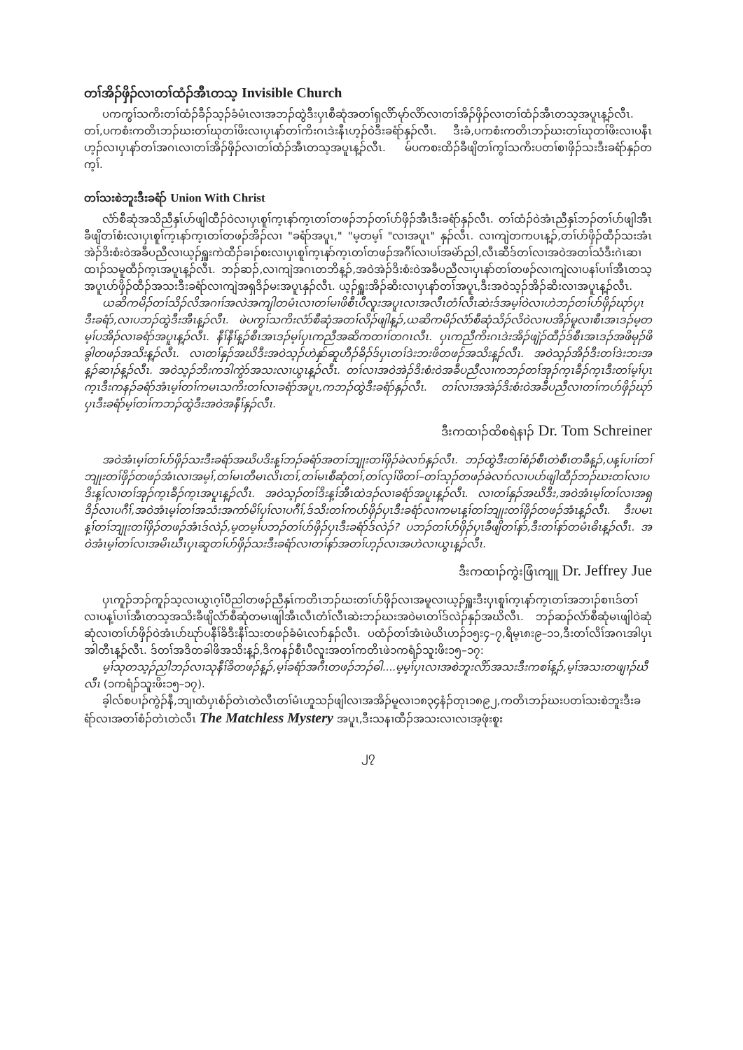တၢ်အိၣ်ဖှိၣ်လၢတၢ်ထံၣ်အီၤတသ့ Invisible Church
ပကကွၢ်သကိးတၢ်ထံၣ်ခီၣ်သ့ၣ်ခံမံၤလၢအဘၣ်ထွဲဒီးပှၤစီဆုံအတၢ်ရှလိာ်မုာ်လိာ်လၢတၢ်အိၣ်ဖှိၣ်လၢတၢ်ထံၣ်အီၤတသ့အပူၤန့ၣ်လီၤ. တၢ်,ပကစံးကတိၤဘၣ်ဃးတၢ်ဃုတၢ်ဖိးလၢပှၤနာ်တၢ်ကိးဂၤဒဲးနီၤဟ့ၣ်ဝဲဒီးခရံာ်နှၣ်လီၤ. ဒီးခံ,ပကစံးကတိၤဘၣ်ဃးတၢ်ဃုတၢ်ဖိးလၢပနီၤဟ့ၣ်လၢပှၤနာ်တၢ်အဂၤလၢတၢ်အိၣ်ဖှိၣ်လၢတၢ်ထံၣ်အီၤတသ့အပူၤန့ၣ်လီၤ. မ်ပကစးထိၣ်ခီဖျိတၢ်ကွၢ်သကိးပတၢ်စၢဖှိၣ်သးဒီးခရံာ်နှၣ်တက့ၢ်.
တၢ်သးစဲဘူးဒီးခရံာ် Union With Christ
လံာ်စီဆုံအသိညီနှၤ်ပာ်ဖျါထီၣ်ဝဲလၢပှၤစူၢ်က့ၤနာ်က့ၤတၢ်တဖၣ်ဘၣ်တၢ်ပာ်ဖှိၣ်အီၤဒီးခရံာ်နှၣ်လီၤ. တၢ်ထံၣ်ဝဲအံၤညီနှၤ်ဘၣ်တၢ်ပာ်ဖျါအီၤခီဖျိတၢ်စံးလၢပှၤစူၢ်က့ၤနာ်က့ၤတၢ်တဖၣ်အိၣ်လၢ "ခရံာ်အပူၤ," "မ့တမ့ၢ် "လၢအပူၤ" နှၣ်လီၤ. လၢကျဲတကပၤန့ၣ်,တၢ်ပာ်ဖှိၣ်ထီၣ်သးအံၤအဲၣ်ဒိးစံးဝဲအခီပညီလၢယ့ၣ်ရှူးကဲထီၣ်ခၢၣ်စးလၢပှၤစူၢ်က့ၤနာ်က့ၤတၢ်တဖၣ်အဂီၢ်လၢပၢ်အမဲာ်ညါ,လီၤဆီဒ်တၢ်လၢအဝဲအတၢ်သံဒီးဂဲၤဆၢထၢၣ်သမူထီၣ်က့ၤအပူၤန့ၣ်လီၤ. ဘၣ်ဆၣ်,လၢကျဲအဂၤတဘိန့ၣ်,အဝဲအဲၣ်ဒိးစံးဝဲအခီပညီလၢပှၤနာ်တၢ်တဖၣ်လၢကျဲလၢပနၢ်ပၢၢ်အီၤတသ့အပူၤပာ်ဖှိၣ်ထီၣ်အသးဒီးခရံာ်လၢကျဲအရှဒိၣ်မးအပူၤနှၣ်လီၤ. ယ့ၣ်ရှူးအိၣ်ဆိးလၢပှၤနာ်တၢ်အပူၤ,ဒီးအဝဲသ့ၣ်အိၣ်ဆိးလၢအပူၤန့ၣ်လီၤ.
ယဆိကမိၣ်တၢ်သိၣ်လိအဂၢၢ်အလဲအကျါတမံၤလၢတၢ်မၢဖိစီၤပီလူးအပူၤလၢအလီၤတံၢ်လီၤဆဲးဒ်အမ့ၢ်ဝဲလၢဟဲဘၣ်တၢ်ပာ်ဖှိၣ်ဃုာ်ပှၤဒီးခရံာ်,လၢပဘၣ်ထွဲဒီးအီၤန့ၣ်လီၤ. ဖဲပကွၢ်သကိးလံာ်စီဆုံအတၢ်လိၣ်ဖျါန့ၣ်,ယဆိကမိၣ်လံာ်စီဆုံသိၣ်လိဝဲလၢပအိၣ်မူလၢစီၤအၤဒၣ်မ့တမ့ၢ်ပအိၣ်လၢခရံာ်အပူၤန့ၣ်လီၤ. နီၢ်နီၢ်န့ၣ်စီၤအၤဒၣ်မ့ၢ်ပှၤကညီအဆိကတၢၢ်တဂၤလီၤ. ပှၤကညီကိးဂၤဒဲးအိၣ်ဖျဲၣ်ထီၣ်ဒ်စီၤအၤဒၣ်အဖိမုၣ်ဖိခွါတဖၣ်အသိးန့ၣ်လီၤ. လၢတၢ်နှၣ်အဃိဒီးအဝဲသ့ၣ်ဟဲနှာ်ဆူဟီၣ်ခိၣ်ဒ်ပှၤတၢ်ဒဲးဘးဖိတဖၣ်အသိးန့ၣ်လီၤ. အဝဲသ့ၣ်အိၣ်ဒီးတၢ်ဒဲးဘးအန့ၣ်ဆၢၣ်န့ၣ်လီၤ. အဝဲသ့ၣ်ဘိးကဒါကွဲာ်အသးလၢယွၤန့ၣ်လီၤ. တၢ်လၢအဝဲအဲၣ်ဒိးစံးဝဲအခီပညီလၢကဘၣ်တၢ်အုၣ်က့ၤခီၣ်က့ၤဒီးတၢ်မ့ၢ်ပှၤက့ၤဒီးကနၣ်ခရံာ်အံၤမ့ၢ်တၢ်ကမၤသကိးတၢ်လၢခရံာ်အပူၤ,ကဘၣ်ထွဲဒီးခရံာ်နှၣ်လီၤ. တၢ်လၢအအဲၣ်ဒိးစံးဝဲအခီပညီလၢတၢ်ကပာ်ဖှိၣ်ဃုာ်ပှၤဒီးခရံာ်မ့ၢ်တၢ်ကဘၣ်ထွဲဒီးအဝဲအနီၢ်နှၣ်လီၤ.
ဒီးကထၢၣ်ထိစရဲနၢၣ် Dr. Tom Schreiner
အဝဲအံၤမ့ၢ်တၢ်ပာ်ဖှိၣ်သးဒီးခရံာ်အဃိပဒိးန့ၢ်ဘၣ်ခရံာ်အတၢ်ဘျုးတၢ်ဖှိၣ်ခဲလၢာ်နှၣ်လီၤ. ဘၣ်ထွဲဒီးတၢ်စံၣ်စီၤတဲစီၤတခီန့ၣ်,ပန့ၢ်ပၢၢ်တၢ်ဘျုးတၢ်ဖှိၣ်တဖၣ်အံၤလၢအမ့ၢ်,တၢ်မၤတီမၤလိၤတၢ်,တၢ်မၤစီဆုံတၢ်,တၢ်လှၢ်ဖိတၢ်–တၢ်သ့ၣ်တဖၣ်ခဲလၢာ်လၢပပာ်ဖျါထီၣ်ဘၣ်ဃးတၢ်လၢပဒိးန့ၢ်လၢတၢ်အုၣ်က့ၤခီၣ်က့ၤအပူၤန့ၣ်လီၤ. အဝဲသ့ၣ်တၢ်ဒိးန့ၢ်အီၤထဲဒၣ်လၢခရံာ်အပူၤန့ၣ်လီၤ. လၢတၢ်နှၣ်အဃိဒီး,အဝဲအံၤမ့ၢ်တၢ်လၢအရှဒိၣ်လၢပဂီၢ်,အဝဲအံၤမ့ၢ်တၢ်အသံးအကာ်မိၢ်ပှၢ်လၢပဂီၢ်,ဒ်သိးတၢ်ကပာ်ဖှိၣ်ပှၤဒီးခရံာ်လၢကမၤန့ၢ်တၢ်ဘျုးတၢ်ဖှိၣ်တဖၣ်အံၤန့ၣ်လီၤ. ဒီးပမၤန့ၢ်တၢ်ဘျုးတၢ်ဖှိၣ်တဖၣ်အံၤဒ်လဲၣ်,မ့တမ့ၢ်ပဘၣ်တၢ်ပာ်ဖှိၣ်ပှၤဒီးခရံာ်ဒ်လဲၣ်? ပဘၣ်တၢ်ပာ်ဖှိၣ်ပှၤခီဖျိတၢ်နာ်,ဒီးတၢ်နာ်တမံၤဓိၤန့ၣ်လီၤ. အဝဲအံၤမ့ၢ်တၢ်လၢအမိၤဃီၤပှၤဆူတၢ်ပာ်ဖှိၣ်သးဒီးခရံာ်လၢတၢ်နာ်အတၢ်ဟ့ၣ်လၢအဟဲလၢယွၤန့ၣ်လီၤ.
ဒီးကထၢၣ်ကွဲးဖြံၤကျူ Dr. Jeffrey Jue
ပှၤကူၣ်ဘၣ်ကူၣ်သ့လၢယွၤဂ့ၢ်ပီညါတဖၣ်ညီနှၤ်ကတိၤဘၣ်ဃးတၢ်ပာ်ဖှိၣ်လၢအမူလၢယ့ၣ်ရှူးဒီးပှၤစူၢ်က့ၤနာ်က့ၤတၢ်အဘၢၣ်စၢၤဒ်တၢ်လၢပန့ၢ်ပၢၢ်အီၤတသ့အသိးခီဖျိလံာ်စီဆုံတမၤဖျါအီၤလီၤတံၢ်လီၤဆဲးဘၣ်ဃးအဝဲမၤတၢ်ဒ်လဲၣ်နှၣ်အဃိလီၤ. ဘၣ်ဆၣ်လံာ်စီဆုံမၤဖျါဝဲဆုံဆုံလၢတၢ်ပာ်ဖှိၣ်ဝဲအံၤပာ်ဃုာ်ပနီၢ်ခိဒီးနီၢ်သးတဖၣ်ခံမံၤလၢာ်နှၣ်လီၤ. ပထံၣ်တၢ်အံၤဖဲယိၤဟၣ်၁၅း၄–၇,ရိမ့ၤ၈း၉–၁၁,ဒီးတၢ်လိၢ်အဂၤအါပှၤအါတီၤန့ၣ်လီၤ. ဒ်တၢ်အဒိတခါဖိအသိးန့ၣ်,ဒိကနၣ်စီၤပီလူးအတၢ်ကတိၤဖဲ၁ကရံၣ်သူးဖိး၁၅–၁၇:
မ့ၢ်သုတသ့ၣ်ညါဘၣ်လၢသုနီၢ်ခိတဖၣ်န့ၣ်,မ့ၢ်ခရံာ်အဂီၤတဖၣ်ဘၣ်ဓါ....မ့မ့ၢ်ပှၤလၢအစဲဘူးလိာ်အသးဒီးကစၢ်န့ၣ်,မ့ၢ်အသးတဖျၢၣ်ဃီလီၤ (၁ကရံၣ်သူးဖိး၁၅–၁၇).
ခ့ါလ်စပၢၣ်ကွဲၣ်နီ,ဘျၢထံပှၤစံၣ်တဲၤတဲလီၤတၢ်မံၤဟူသၣ်ဖျါလၢအအိၣ်မူလၢ၁၈၃၄နံၣ်တုၤ၁၈၉၂,ကတိၤဘၣ်ဃးပတၢ်သးစဲဘူးဒီးခရံာ်လၢအတၢ်စံၣ်တဲၤတဲလီၤ The Matchless Mystery အပူၤ,ဒီးသနၢထီၣ်အသးလၢလၢအ့ဖုံးစူး
၂၇